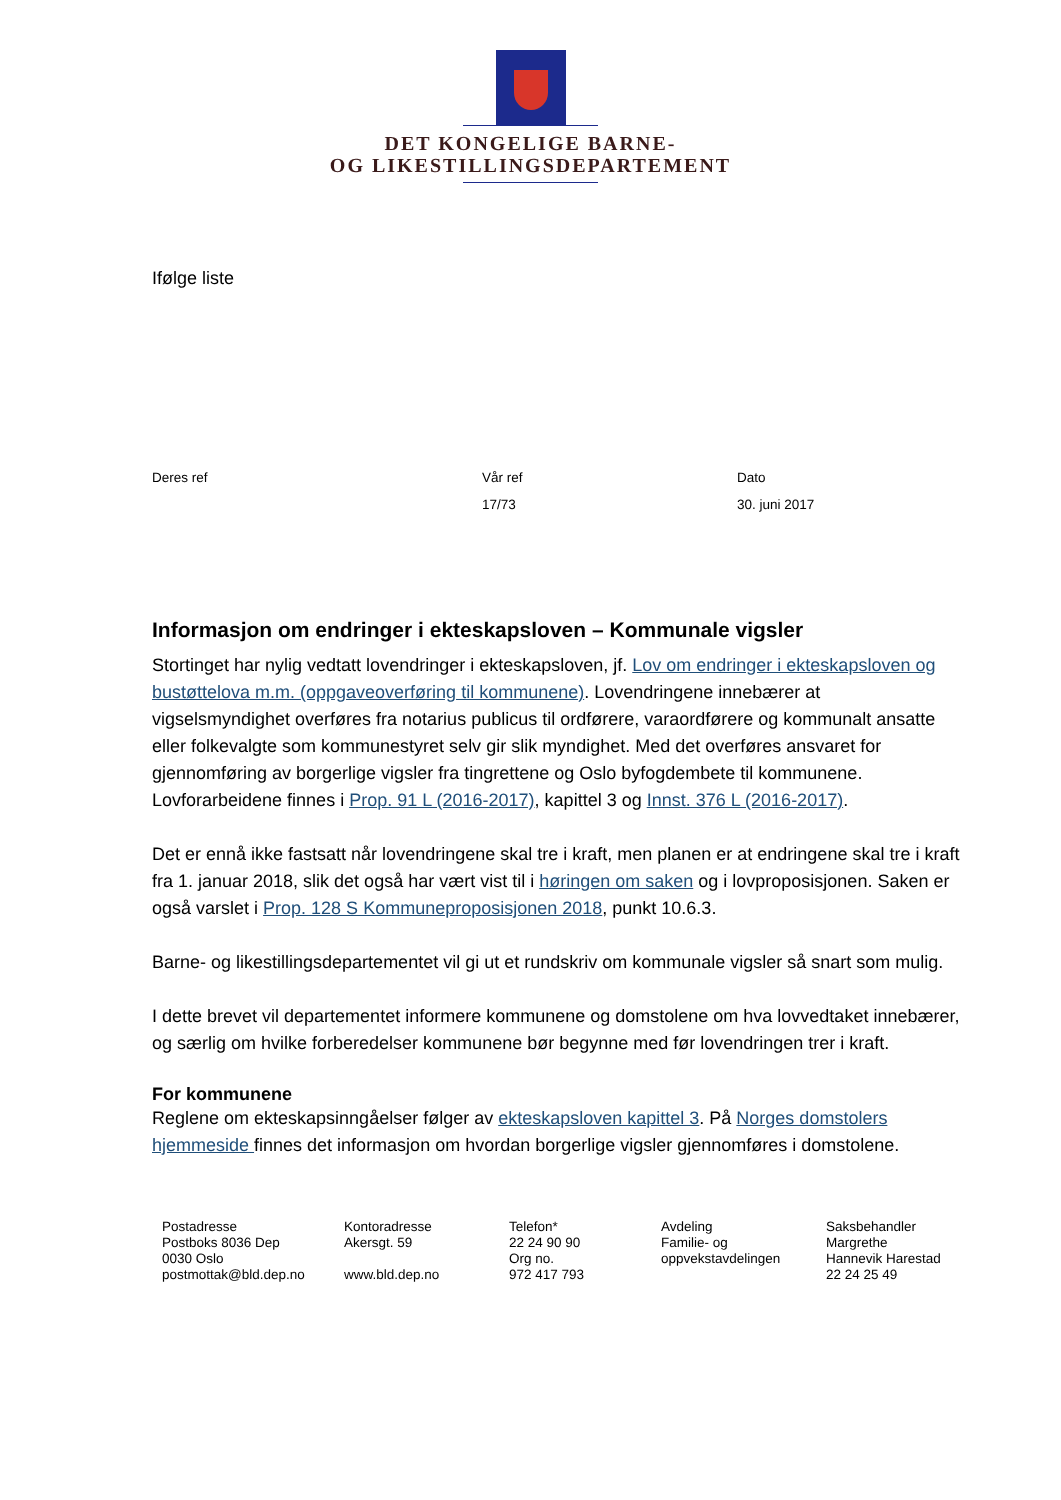DET KONGELIGE BARNE-
OG LIKESTILLINGSDEPARTEMENT
Ifølge liste
Deres ref Vår ref
17/73
Dato
30. juni 2017
Informasjon om endringer i ekteskapsloven – Kommunale vigsler
Stortinget har nylig vedtatt lovendringer i ekteskapsloven, jf. Lov om endringer i ekteskapsloven og bustøttelova m.m. (oppgaveoverføring til kommunene). Lovendringene innebærer at vigselsmyndighet overføres fra notarius publicus til ordførere, varaordførere og kommunalt ansatte eller folkevalgte som kommunestyret selv gir slik myndighet. Med det overføres ansvaret for gjennomføring av borgerlige vigsler fra tingrettene og Oslo byfogdembete til kommunene. Lovforarbeidene finnes i Prop. 91 L (2016-2017), kapittel 3 og Innst. 376 L (2016-2017).
Det er ennå ikke fastsatt når lovendringene skal tre i kraft, men planen er at endringene skal tre i kraft fra 1. januar 2018, slik det også har vært vist til i høringen om saken og i lovproposisjonen. Saken er også varslet i Prop. 128 S Kommuneproposisjonen 2018, punkt 10.6.3.
Barne- og likestillingsdepartementet vil gi ut et rundskriv om kommunale vigsler så snart som mulig.
I dette brevet vil departementet informere kommunene og domstolene om hva lovvedtaket innebærer, og særlig om hvilke forberedelser kommunene bør begynne med før lovendringen trer i kraft.
For kommunene
Reglene om ekteskapsinngåelser følger av ekteskapsloven kapittel 3. På Norges domstolers hjemmeside finnes det informasjon om hvordan borgerlige vigsler gjennomføres i domstolene.
Postadresse
Postboks 8036 Dep
0030 Oslo
postmottak@bld.dep.no
Kontoradresse
Akersgt. 59
www.bld.dep.no
Telefon*
22 24 90 90
Org no.
972 417 793
Avdeling
Familie- og
oppvekstavdelingen
Saksbehandler
Margrethe
Hannevik Harestad
22 24 25 49